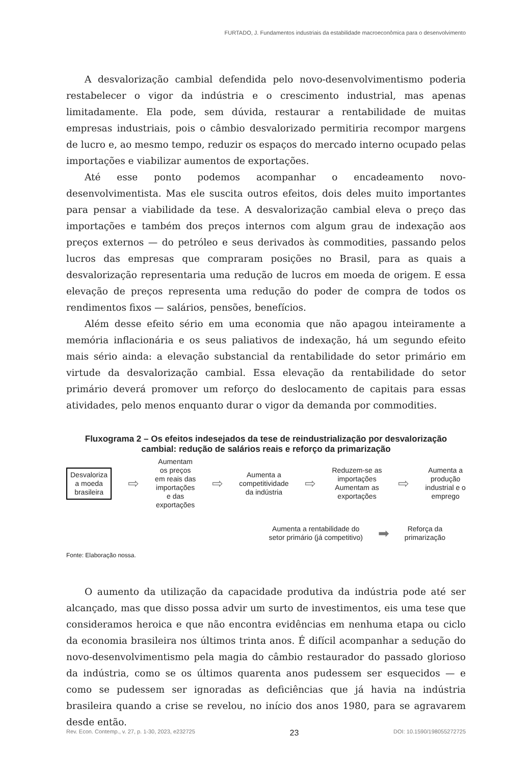FURTADO, J. Fundamentos industriais da estabilidade macroeconômica para o desenvolvimento
A desvalorização cambial defendida pelo novo-desenvolvimentismo poderia restabelecer o vigor da indústria e o crescimento industrial, mas apenas limitadamente. Ela pode, sem dúvida, restaurar a rentabilidade de muitas empresas industriais, pois o câmbio desvalorizado permitiria recompor margens de lucro e, ao mesmo tempo, reduzir os espaços do mercado interno ocupado pelas importações e viabilizar aumentos de exportações.
Até esse ponto podemos acompanhar o encadeamento novo-desenvolvimentista. Mas ele suscita outros efeitos, dois deles muito importantes para pensar a viabilidade da tese. A desvalorização cambial eleva o preço das importações e também dos preços internos com algum grau de indexação aos preços externos — do petróleo e seus derivados às commodities, passando pelos lucros das empresas que compraram posições no Brasil, para as quais a desvalorização representaria uma redução de lucros em moeda de origem. E essa elevação de preços representa uma redução do poder de compra de todos os rendimentos fixos — salários, pensões, benefícios.
Além desse efeito sério em uma economia que não apagou inteiramente a memória inflacionária e os seus paliativos de indexação, há um segundo efeito mais sério ainda: a elevação substancial da rentabilidade do setor primário em virtude da desvalorização cambial. Essa elevação da rentabilidade do setor primário deverá promover um reforço do deslocamento de capitais para essas atividades, pelo menos enquanto durar o vigor da demanda por commodities.
Fluxograma 2 – Os efeitos indesejados da tese de reindustrialização por desvalorização cambial: redução de salários reais e reforço da primarização
Desvaloriza
a moeda
brasileira
⇨
Aumentam
os preços
em reais das
importações
e das
exportações
⇨
Aumenta a
competitividade
da indústria
⇨
Reduzem-se as
importações
Aumentam as
exportações
⇨
Aumenta a
produção
industrial e o
emprego
Aumenta a rentabilidade do
setor primário (já competitivo)
➡
Reforça da
primarização
Fonte: Elaboração nossa.
O aumento da utilização da capacidade produtiva da indústria pode até ser alcançado, mas que disso possa advir um surto de investimentos, eis uma tese que consideramos heroica e que não encontra evidências em nenhuma etapa ou ciclo da economia brasileira nos últimos trinta anos. É difícil acompanhar a sedução do novo-desenvolvimentismo pela magia do câmbio restaurador do passado glorioso da indústria, como se os últimos quarenta anos pudessem ser esquecidos — e como se pudessem ser ignoradas as deficiências que já havia na indústria brasileira quando a crise se revelou, no início dos anos 1980, para se agravarem desde então.
Rev. Econ. Contemp., v. 27, p. 1-30, 2023, e232725 23 DOI: 10.1590/198055272725